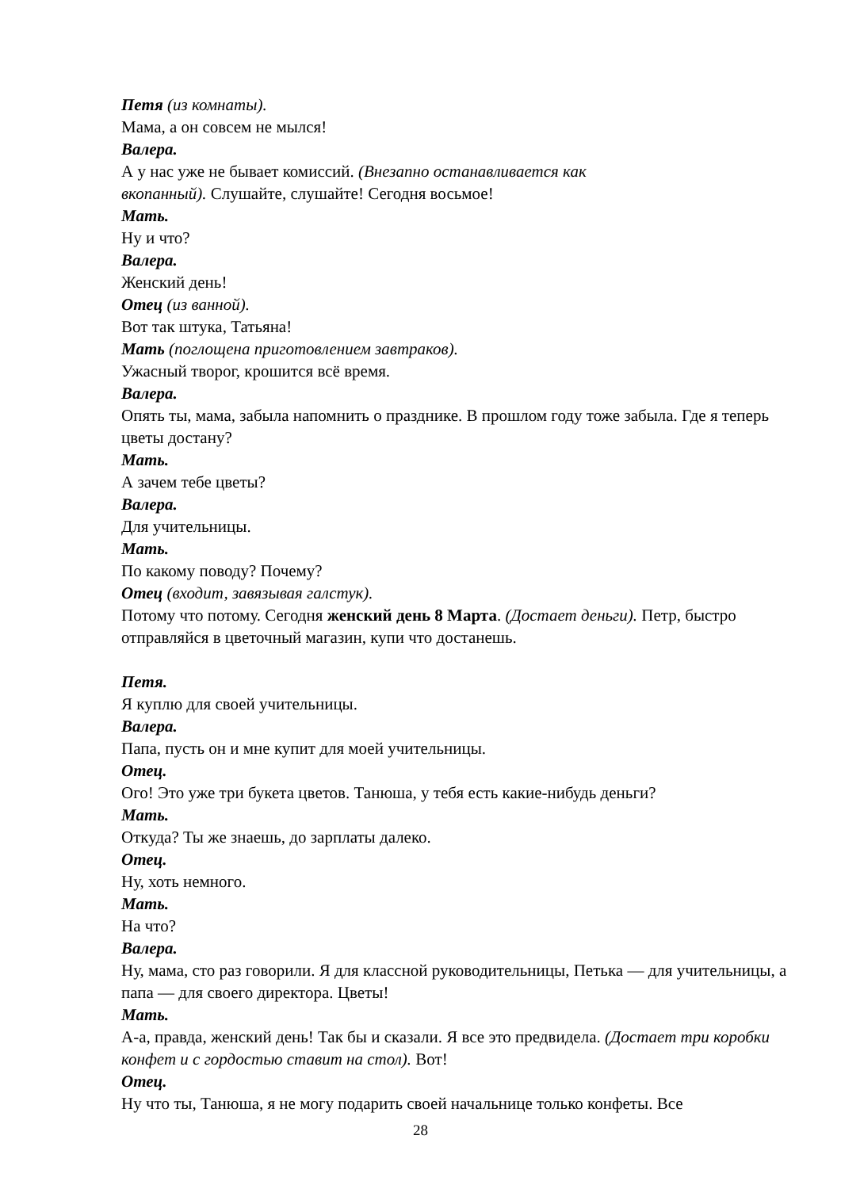Петя (из комнаты).
Мама, а он совсем не мылся!
Валера.
А у нас уже не бывает комиссий. (Внезапно останавливается как
вкопанный). Слушайте, слушайте! Сегодня восьмое!
Мать.
Ну и что?
Валера.
Женский день!
Отец (из ванной).
Вот так штука, Татьяна!
Мать (поглощена приготовлением завтраков).
Ужасный творог, крошится всё время.
Валера.
Опять ты, мама, забыла напомнить о празднике. В прошлом году тоже забыла. Где я теперь цветы достану?
Мать.
А зачем тебе цветы?
Валера.
Для учительницы.
Мать.
По какому поводу? Почему?
Отец (входит, завязывая галстук).
Потому что потому. Сегодня женский день 8 Марта. (Достает деньги). Петр, быстро отправляйся в цветочный магазин, купи что достанешь.
Петя.
Я куплю для своей учительницы.
Валера.
Папа, пусть он и мне купит для моей учительницы.
Отец.
Ого! Это уже три букета цветов. Танюша, у тебя есть какие-нибудь деньги?
Мать.
Откуда? Ты же знаешь, до зарплаты далеко.
Отец.
Ну, хоть немного.
Мать.
На что?
Валера.
Ну, мама, сто раз говорили. Я для классной руководительницы, Петька — для учительницы, а папа — для своего директора. Цветы!
Мать.
А-а, правда, женский день! Так бы и сказали. Я все это предвидела. (Достает три коробки конфет и с гордостью ставит на стол). Вот!
Отец.
Ну что ты, Танюша, я не могу подарить своей начальнице только конфеты. Все
28